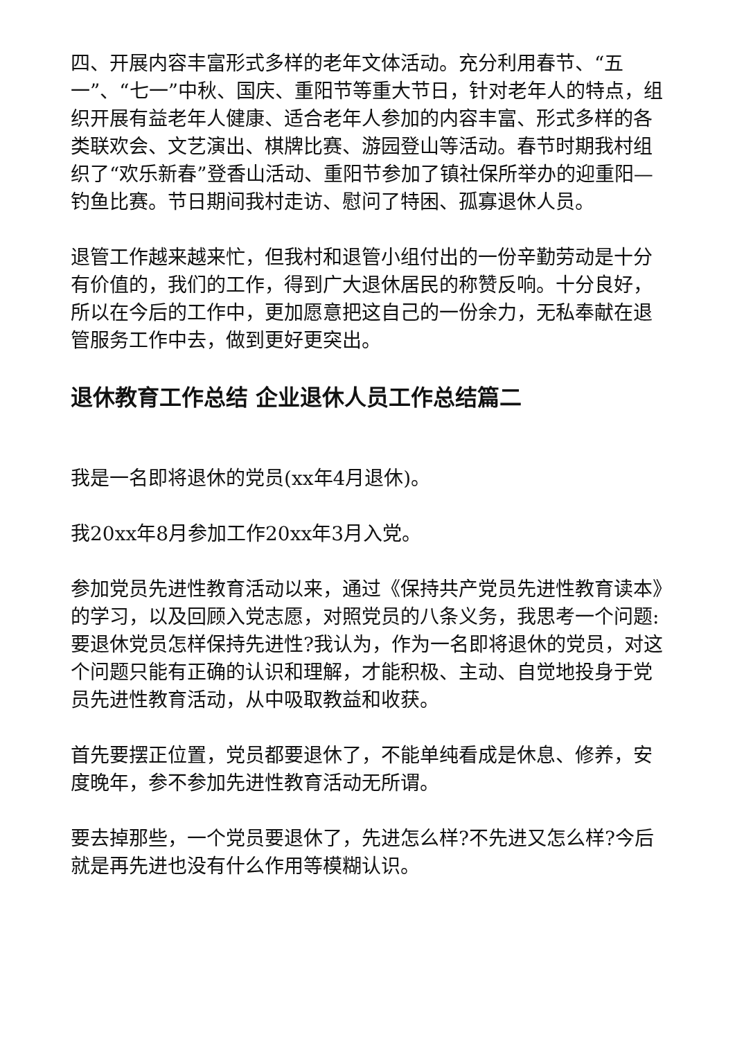四、开展内容丰富形式多样的老年文体活动。充分利用春节、“五一”、“七一”中秋、国庆、重阳节等重大节日，针对老年人的特点，组织开展有益老年人健康、适合老年人参加的内容丰富、形式多样的各类联欢会、文艺演出、棋牌比赛、游园登山等活动。春节时期我村组织了“欢乐新春”登香山活动、重阳节参加了镇社保所举办的迎重阳—钓鱼比赛。节日期间我村走访、慰问了特困、孤寡退休人员。
退管工作越来越来忙，但我村和退管小组付出的一份辛勤劳动是十分有价值的，我们的工作，得到广大退休居民的称赞反响。十分良好，所以在今后的工作中，更加愿意把这自己的一份余力，无私奉献在退管服务工作中去，做到更好更突出。
退休教育工作总结 企业退休人员工作总结篇二
我是一名即将退休的党员(xx年4月退休)。
我20xx年8月参加工作20xx年3月入党。
参加党员先进性教育活动以来，通过《保持共产党员先进性教育读本》的学习，以及回顾入党志愿，对照党员的八条义务，我思考一个问题:要退休党员怎样保持先进性?我认为，作为一名即将退休的党员，对这个问题只能有正确的认识和理解，才能积极、主动、自觉地投身于党员先进性教育活动，从中吸取教益和收获。
首先要摆正位置，党员都要退休了，不能单纯看成是休息、修养，安度晚年，参不参加先进性教育活动无所谓。
要去掉那些，一个党员要退休了，先进怎么样?不先进又怎么样?今后就是再先进也没有什么作用等模糊认识。